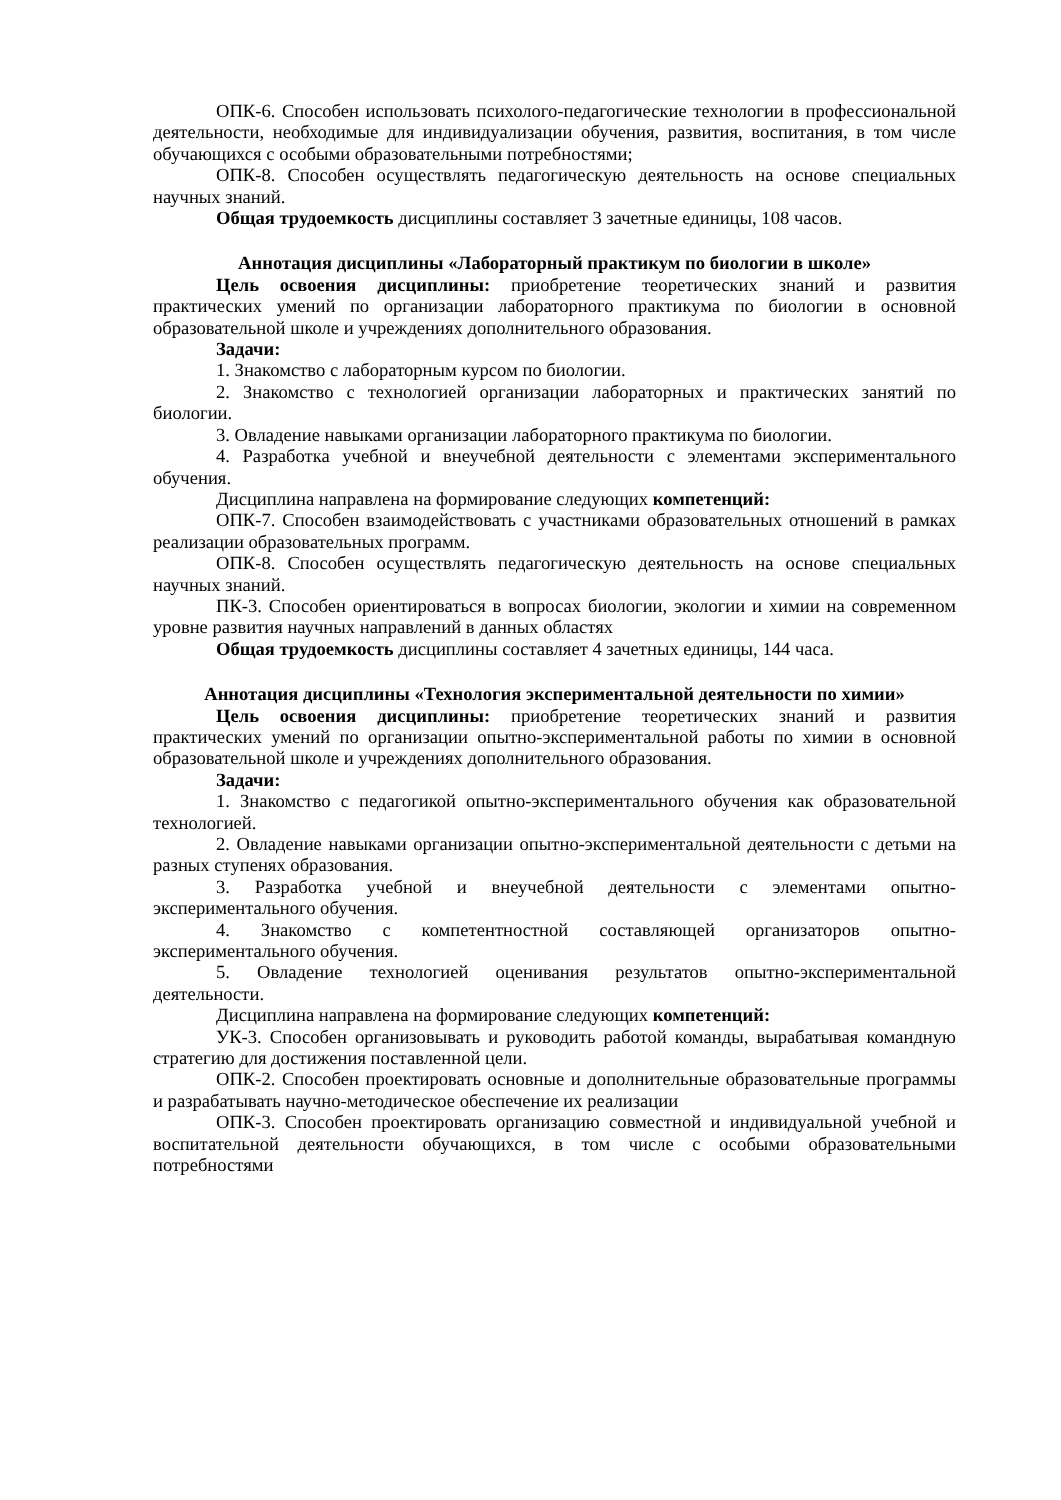ОПК-6. Способен использовать психолого-педагогические технологии в профессиональной деятельности, необходимые для индивидуализации обучения, развития, воспитания, в том числе обучающихся с особыми образовательными потребностями;
ОПК-8. Способен осуществлять педагогическую деятельность на основе специальных научных знаний.
Общая трудоемкость дисциплины составляет 3 зачетные единицы, 108 часов.
Аннотация дисциплины «Лабораторный практикум по биологии в школе»
Цель освоения дисциплины: приобретение теоретических знаний и развития практических умений по организации лабораторного практикума по биологии в основной образовательной школе и учреждениях дополнительного образования.
Задачи:
1. Знакомство с лабораторным курсом по биологии.
2. Знакомство с технологией организации лабораторных и практических занятий по биологии.
3. Овладение навыками организации лабораторного практикума по биологии.
4. Разработка учебной и внеучебной деятельности с элементами экспериментального обучения.
Дисциплина направлена на формирование следующих компетенций:
ОПК-7. Способен взаимодействовать с участниками образовательных отношений в рамках реализации образовательных программ.
ОПК-8. Способен осуществлять педагогическую деятельность на основе специальных научных знаний.
ПК-3. Способен ориентироваться в вопросах биологии, экологии и химии на современном уровне развития научных направлений в данных областях
Общая трудоемкость дисциплины составляет 4 зачетных единицы, 144 часа.
Аннотация дисциплины «Технология экспериментальной деятельности по химии»
Цель освоения дисциплины: приобретение теоретических знаний и развития практических умений по организации опытно-экспериментальной работы по химии в основной образовательной школе и учреждениях дополнительного образования.
Задачи:
1. Знакомство с педагогикой опытно-экспериментального обучения как образовательной технологией.
2. Овладение навыками организации опытно-экспериментальной деятельности с детьми на разных ступенях образования.
3. Разработка учебной и внеучебной деятельности с элементами опытно-экспериментального обучения.
4. Знакомство с компетентностной составляющей организаторов опытно-экспериментального обучения.
5. Овладение технологией оценивания результатов опытно-экспериментальной деятельности.
Дисциплина направлена на формирование следующих компетенций:
УК-3. Способен организовывать и руководить работой команды, вырабатывая командную стратегию для достижения поставленной цели.
ОПК-2. Способен проектировать основные и дополнительные образовательные программы и разрабатывать научно-методическое обеспечение их реализации
ОПК-3. Способен проектировать организацию совместной и индивидуальной учебной и воспитательной деятельности обучающихся, в том числе с особыми образовательными потребностями